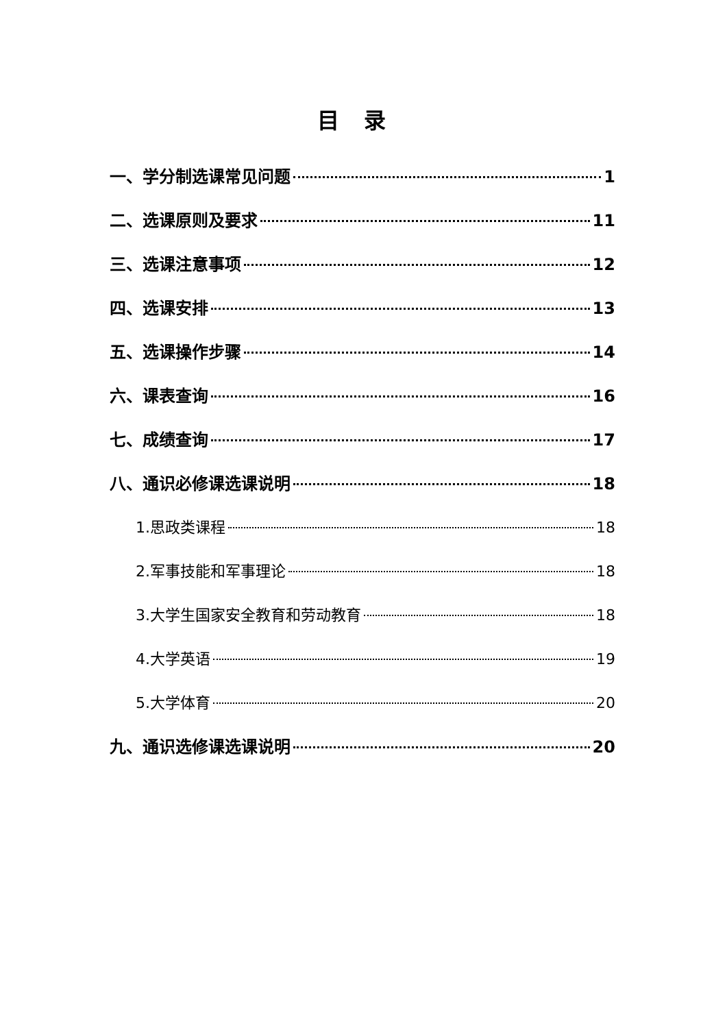目录
一、学分制选课常见问题 1
二、选课原则及要求 11
三、选课注意事项 12
四、选课安排 13
五、选课操作步骤 14
六、课表查询 16
七、成绩查询 17
八、通识必修课选课说明 18
1.思政类课程 18
2.军事技能和军事理论 18
3.大学生国家安全教育和劳动教育 18
4.大学英语 19
5.大学体育 20
九、通识选修课选课说明 20